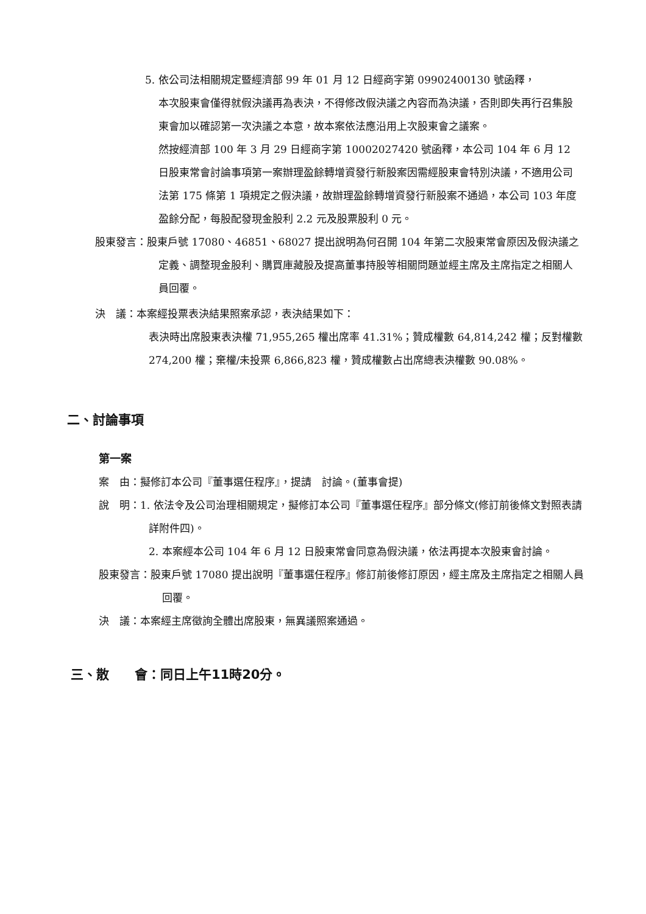5. 依公司法相關規定暨經濟部 99 年 01 月 12 日經商字第 09902400130 號函釋，
本次股東會僅得就假決議再為表決，不得修改假決議之內容而為決議，否則即失再行召集股東會加以確認第一次決議之本意，故本案依法應沿用上次股東會之議案。
然按經濟部 100 年 3 月 29 日經商字第 10002027420 號函釋，本公司 104 年 6 月 12 日股東常會討論事項第一案辦理盈餘轉增資發行新股案因需經股東會特別決議，不適用公司法第 175 條第 1 項規定之假決議，故辦理盈餘轉增資發行新股案不通過，本公司 103 年度盈餘分配，每股配發現金股利 2.2 元及股票股利 0 元。
股東發言：股東戶號 17080、46851、68027 提出說明為何召開 104 年第二次股東常會原因及假決議之定義、調整現金股利、購買庫藏股及提高董事持股等相關問題並經主席及主席指定之相關人員回覆。
決　議：本案經投票表決結果照案承認，表決結果如下：
表決時出席股東表決權 71,955,265 權出席率 41.31%；贊成權數 64,814,242 權；反對權數 274,200 權；棄權/未投票 6,866,823 權，贊成權數占出席總表決權數 90.08%。
二、討論事項
第一案
案　由：擬修訂本公司『董事選任程序』，提請　討論。(董事會提)
說　明：1. 依法令及公司治理相關規定，擬修訂本公司『董事選任程序』部分條文(修訂前後條文對照表請詳附件四)。
2. 本案經本公司 104 年 6 月 12 日股東常會同意為假決議，依法再提本次股東會討論。
股東發言：股東戶號 17080 提出說明『董事選任程序』修訂前後修訂原因，經主席及主席指定之相關人員回覆。
決　議：本案經主席徵詢全體出席股東，無異議照案通過。
三、散　　會：同日上午11時20分。